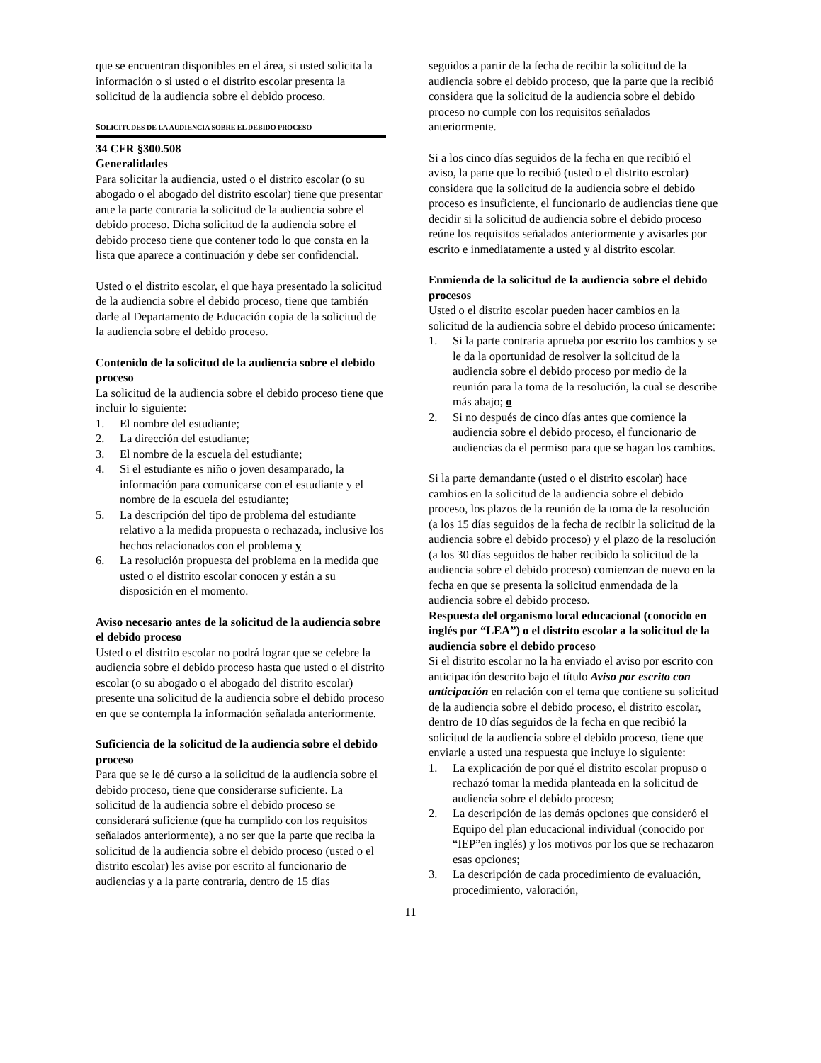que se encuentran disponibles en el área, si usted solicita la información o si usted o el distrito escolar presenta la solicitud de la audiencia sobre el debido proceso.
SOLICITUDES DE LA AUDIENCIA SOBRE EL DEBIDO PROCESO
34 CFR §300.508
Generalidades
Para solicitar la audiencia, usted o el distrito escolar (o su abogado o el abogado del distrito escolar) tiene que presentar ante la parte contraria la solicitud de la audiencia sobre el debido proceso. Dicha solicitud de la audiencia sobre el debido proceso tiene que contener todo lo que consta en la lista que aparece a continuación y debe ser confidencial.
Usted o el distrito escolar, el que haya presentado la solicitud de la audiencia sobre el debido proceso, tiene que también darle al Departamento de Educación copia de la solicitud de la audiencia sobre el debido proceso.
Contenido de la solicitud de la audiencia sobre el debido proceso
La solicitud de la audiencia sobre el debido proceso tiene que incluir lo siguiente:
1. El nombre del estudiante;
2. La dirección del estudiante;
3. El nombre de la escuela del estudiante;
4. Si el estudiante es niño o joven desamparado, la información para comunicarse con el estudiante y el nombre de la escuela del estudiante;
5. La descripción del tipo de problema del estudiante relativo a la medida propuesta o rechazada, inclusive los hechos relacionados con el problema y
6. La resolución propuesta del problema en la medida que usted o el distrito escolar conocen y están a su disposición en el momento.
Aviso necesario antes de la solicitud de la audiencia sobre el debido proceso
Usted o el distrito escolar no podrá lograr que se celebre la audiencia sobre el debido proceso hasta que usted o el distrito escolar (o su abogado o el abogado del distrito escolar) presente una solicitud de la audiencia sobre el debido proceso en que se contempla la información señalada anteriormente.
Suficiencia de la solicitud de la audiencia sobre el debido proceso
Para que se le dé curso a la solicitud de la audiencia sobre el debido proceso, tiene que considerarse suficiente. La solicitud de la audiencia sobre el debido proceso se considerará suficiente (que ha cumplido con los requisitos señalados anteriormente), a no ser que la parte que reciba la solicitud de la audiencia sobre el debido proceso (usted o el distrito escolar) les avise por escrito al funcionario de audiencias y a la parte contraria, dentro de 15 días
seguidos a partir de la fecha de recibir la solicitud de la audiencia sobre el debido proceso, que la parte que la recibió considera que la solicitud de la audiencia sobre el debido proceso no cumple con los requisitos señalados anteriormente.
Si a los cinco días seguidos de la fecha en que recibió el aviso, la parte que lo recibió (usted o el distrito escolar) considera que la solicitud de la audiencia sobre el debido proceso es insuficiente, el funcionario de audiencias tiene que decidir si la solicitud de audiencia sobre el debido proceso reúne los requisitos señalados anteriormente y avisarles por escrito e inmediatamente a usted y al distrito escolar.
Enmienda de la solicitud de la audiencia sobre el debido procesos
Usted o el distrito escolar pueden hacer cambios en la solicitud de la audiencia sobre el debido proceso únicamente:
1. Si la parte contraria aprueba por escrito los cambios y se le da la oportunidad de resolver la solicitud de la audiencia sobre el debido proceso por medio de la reunión para la toma de la resolución, la cual se describe más abajo; o
2. Si no después de cinco días antes que comience la audiencia sobre el debido proceso, el funcionario de audiencias da el permiso para que se hagan los cambios.
Si la parte demandante (usted o el distrito escolar) hace cambios en la solicitud de la audiencia sobre el debido proceso, los plazos de la reunión de la toma de la resolución (a los 15 días seguidos de la fecha de recibir la solicitud de la audiencia sobre el debido proceso) y el plazo de la resolución (a los 30 días seguidos de haber recibido la solicitud de la audiencia sobre el debido proceso) comienzan de nuevo en la fecha en que se presenta la solicitud enmendada de la audiencia sobre el debido proceso.
Respuesta del organismo local educacional (conocido en inglés por “LEA”) o el distrito escolar a la solicitud de la audiencia sobre el debido proceso
Si el distrito escolar no la ha enviado el aviso por escrito con anticipación descrito bajo el título Aviso por escrito con anticipación en relación con el tema que contiene su solicitud de la audiencia sobre el debido proceso, el distrito escolar, dentro de 10 días seguidos de la fecha en que recibió la solicitud de la audiencia sobre el debido proceso, tiene que enviarle a usted una respuesta que incluye lo siguiente:
1. La explicación de por qué el distrito escolar propuso o rechazó tomar la medida planteada en la solicitud de audiencia sobre el debido proceso;
2. La descripción de las demás opciones que consideró el Equipo del plan educacional individual (conocido por “IEP”en inglés) y los motivos por los que se rechazaron esas opciones;
3. La descripción de cada procedimiento de evaluación, procedimiento, valoración,
11